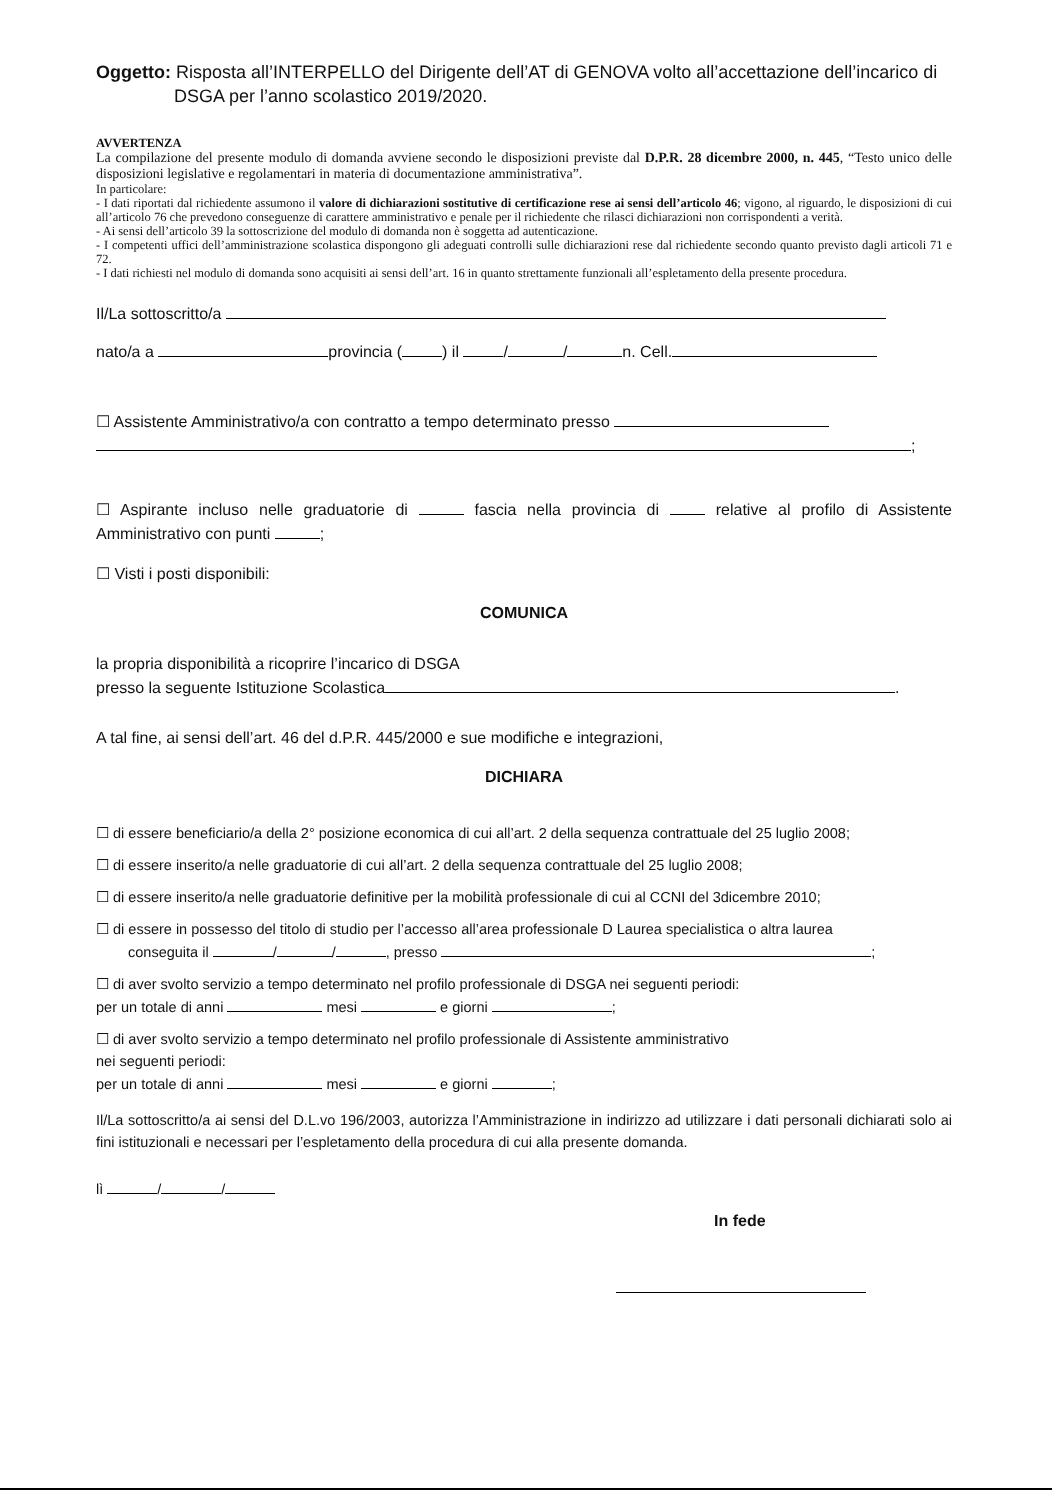Oggetto: Risposta all’INTERPELLO del Dirigente dell’AT di GENOVA volto all’accettazione dell’incarico di
DSGA per l’anno scolastico 2019/2020.
AVVERTENZA
La compilazione del presente modulo di domanda avviene secondo le disposizioni previste dal D.P.R. 28 dicembre 2000, n. 445, “Testo unico delle disposizioni legislative e regolamentari in materia di documentazione amministrativa”.
In particolare:
- I dati riportati dal richiedente assumono il valore di dichiarazioni sostitutive di certificazione rese ai sensi dell’articolo 46; vigono, al riguardo, le disposizioni di cui all’articolo 76 che prevedono conseguenze di carattere amministrativo e penale per il richiedente che rilasci dichiarazioni non corrispondenti a verità.
- Ai sensi dell’articolo 39 la sottoscrizione del modulo di domanda non è soggetta ad autenticazione.
- I competenti uffici dell’amministrazione scolastica dispongono gli adeguati controlli sulle dichiarazioni rese dal richiedente secondo quanto previsto dagli articoli 71 e 72.
- I dati richiesti nel modulo di domanda sono acquisiti ai sensi dell’art. 16 in quanto strettamente funzionali all’espletamento della presente procedura.
Il/La sottoscritto/a
nato/a a provincia ( ) il / / n. Cell.
☐ Assistente Amministrativo/a con contratto a tempo determinato presso
;
☐ Aspirante incluso nelle graduatorie di fascia nella provincia di relative al profilo di Assistente Amministrativo con punti ;
☐ Visti i posti disponibili:
COMUNICA
la propria disponibilità a ricoprire l’incarico di DSGA
presso la seguente Istituzione Scolastica .
A tal fine, ai sensi dell’art. 46 del d.P.R. 445/2000 e sue modifiche e integrazioni,
DICHIARA
☐ di essere beneficiario/a della 2° posizione economica di cui all’art. 2 della sequenza contrattuale del 25 luglio 2008;
☐ di essere inserito/a nelle graduatorie di cui all’art. 2 della sequenza contrattuale del 25 luglio 2008;
☐ di essere inserito/a nelle graduatorie definitive per la mobilità professionale di cui al CCNI del 3dicembre 2010;
☐ di essere in possesso del titolo di studio per l’accesso all’area professionale D Laurea specialistica o altra laurea
conseguita il / / , presso ;
☐ di aver svolto servizio a tempo determinato nel profilo professionale di DSGA nei seguenti periodi:
per un totale di anni mesi e giorni ;
☐ di aver svolto servizio a tempo determinato nel profilo professionale di Assistente amministrativo
nei seguenti periodi:
per un totale di anni mesi e giorni ;
Il/La sottoscritto/a ai sensi del D.L.vo 196/2003, autorizza l’Amministrazione in indirizzo ad utilizzare i dati personali dichiarati solo ai fini istituzionali e necessari per l’espletamento della procedura di cui alla presente domanda.
lì / /
In fede